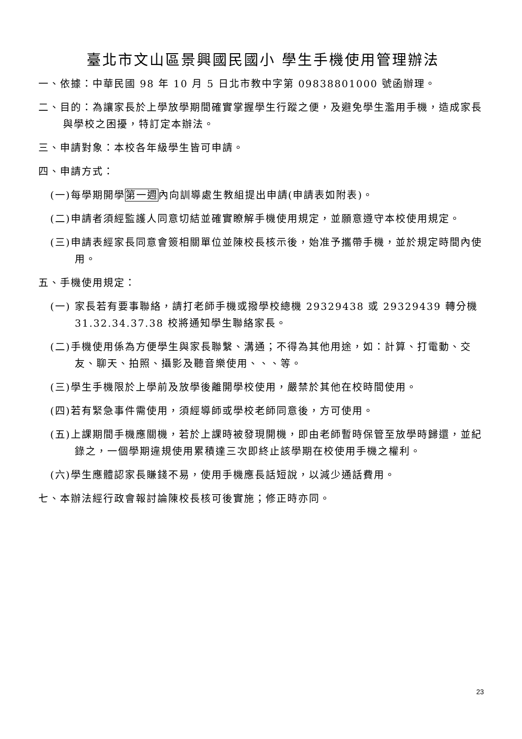臺北市文山區景興國民國小 學生手機使用管理辦法
一、依據：中華民國 98 年 10 月 5 日北市教中字第 09838801000 號函辦理。
二、目的：為讓家長於上學放學期間確實掌握學生行蹤之便，及避免學生濫用手機，造成家長與學校之困擾，特訂定本辦法。
三、申請對象：本校各年級學生皆可申請。
四、申請方式：
(一)每學期開學第一週內向訓導處生教組提出申請(申請表如附表)。
(二)申請者須經監護人同意切結並確實瞭解手機使用規定，並願意遵守本校使用規定。
(三)申請表經家長同意會簽相關單位並陳校長核示後，始准予攜帶手機，並於規定時間內使用。
五、手機使用規定：
(一) 家長若有要事聯絡，請打老師手機或撥學校總機 29329438 或 29329439 轉分機 31.32.34.37.38 校將通知學生聯絡家長。
(二)手機使用係為方便學生與家長聯繫、溝通；不得為其他用途，如：計算、打電動、交友、聊天、拍照、攝影及聽音樂使用、、、等。
(三)學生手機限於上學前及放學後離開學校使用，嚴禁於其他在校時間使用。
(四)若有緊急事件需使用，須經導師或學校老師同意後，方可使用。
(五)上課期間手機應關機，若於上課時被發現開機，即由老師暫時保管至放學時歸還，並紀錄之，一個學期違規使用累積達三次即終止該學期在校使用手機之權利。
(六)學生應體認家長賺錢不易，使用手機應長話短說，以減少通話費用。
七、本辦法經行政會報討論陳校長核可後實施；修正時亦同。
23